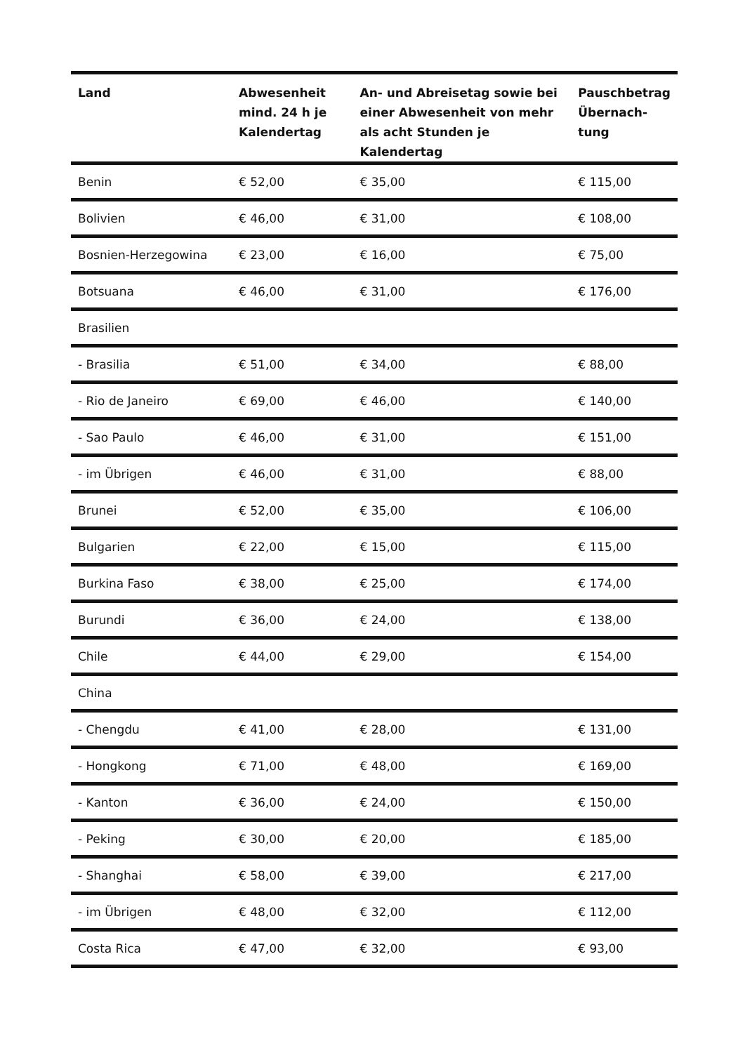| Land | Abwesenheit mind. 24 h je Kalendertag | An- und Abreisetag sowie bei einer Abwesenheit von mehr als acht Stunden je Kalendertag | Pauschbetrag Übernach-tung |
| --- | --- | --- | --- |
| Benin | € 52,00 | € 35,00 | € 115,00 |
| Bolivien | € 46,00 | € 31,00 | € 108,00 |
| Bosnien-Herzegowina | € 23,00 | € 16,00 | € 75,00 |
| Botsuana | € 46,00 | € 31,00 | € 176,00 |
| Brasilien | | | |
| - Brasilia | € 51,00 | € 34,00 | € 88,00 |
| - Rio de Janeiro | € 69,00 | € 46,00 | € 140,00 |
| - Sao Paulo | € 46,00 | € 31,00 | € 151,00 |
| - im Übrigen | € 46,00 | € 31,00 | € 88,00 |
| Brunei | € 52,00 | € 35,00 | € 106,00 |
| Bulgarien | € 22,00 | € 15,00 | € 115,00 |
| Burkina Faso | € 38,00 | € 25,00 | € 174,00 |
| Burundi | € 36,00 | € 24,00 | € 138,00 |
| Chile | € 44,00 | € 29,00 | € 154,00 |
| China | | | |
| - Chengdu | € 41,00 | € 28,00 | € 131,00 |
| - Hongkong | € 71,00 | € 48,00 | € 169,00 |
| - Kanton | € 36,00 | € 24,00 | € 150,00 |
| - Peking | € 30,00 | € 20,00 | € 185,00 |
| - Shanghai | € 58,00 | € 39,00 | € 217,00 |
| - im Übrigen | € 48,00 | € 32,00 | € 112,00 |
| Costa Rica | € 47,00 | € 32,00 | € 93,00 |